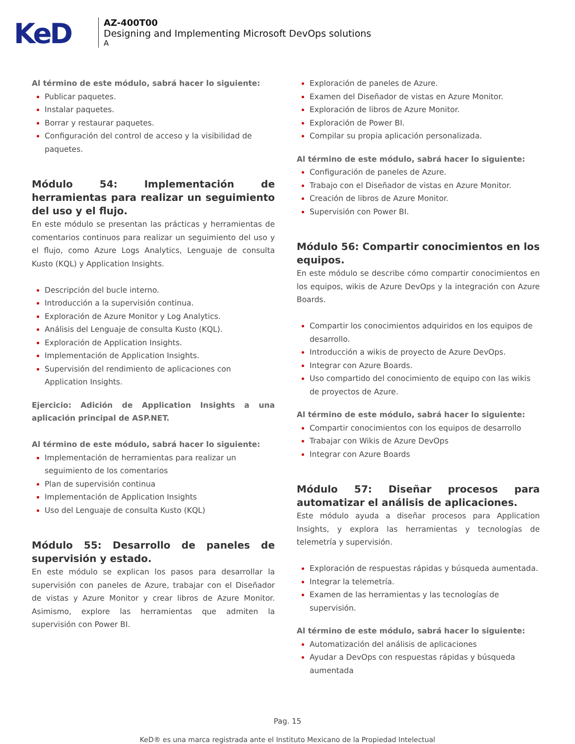KeD
AZ-400T00
Designing and Implementing Microsoft DevOps solutions
A
Al término de este módulo, sabrá hacer lo siguiente:
Publicar paquetes.
Instalar paquetes.
Borrar y restaurar paquetes.
Configuración del control de acceso y la visibilidad de paquetes.
Módulo 54: Implementación de herramientas para realizar un seguimiento del uso y el flujo.
En este módulo se presentan las prácticas y herramientas de comentarios continuos para realizar un seguimiento del uso y el flujo, como Azure Logs Analytics, Lenguaje de consulta Kusto (KQL) y Application Insights.
Descripción del bucle interno.
Introducción a la supervisión continua.
Exploración de Azure Monitor y Log Analytics.
Análisis del Lenguaje de consulta Kusto (KQL).
Exploración de Application Insights.
Implementación de Application Insights.
Supervisión del rendimiento de aplicaciones con Application Insights.
Ejercicio: Adición de Application Insights a una aplicación principal de ASP.NET.
Al término de este módulo, sabrá hacer lo siguiente:
Implementación de herramientas para realizar un seguimiento de los comentarios
Plan de supervisión continua
Implementación de Application Insights
Uso del Lenguaje de consulta Kusto (KQL)
Módulo 55: Desarrollo de paneles de supervisión y estado.
En este módulo se explican los pasos para desarrollar la supervisión con paneles de Azure, trabajar con el Diseñador de vistas y Azure Monitor y crear libros de Azure Monitor. Asimismo, explore las herramientas que admiten la supervisión con Power BI.
Exploración de paneles de Azure.
Examen del Diseñador de vistas en Azure Monitor.
Exploración de libros de Azure Monitor.
Exploración de Power BI.
Compilar su propia aplicación personalizada.
Al término de este módulo, sabrá hacer lo siguiente:
Configuración de paneles de Azure.
Trabajo con el Diseñador de vistas en Azure Monitor.
Creación de libros de Azure Monitor.
Supervisión con Power BI.
Módulo 56: Compartir conocimientos en los equipos.
En este módulo se describe cómo compartir conocimientos en los equipos, wikis de Azure DevOps y la integración con Azure Boards.
Compartir los conocimientos adquiridos en los equipos de desarrollo.
Introducción a wikis de proyecto de Azure DevOps.
Integrar con Azure Boards.
Uso compartido del conocimiento de equipo con las wikis de proyectos de Azure.
Al término de este módulo, sabrá hacer lo siguiente:
Compartir conocimientos con los equipos de desarrollo
Trabajar con Wikis de Azure DevOps
Integrar con Azure Boards
Módulo 57: Diseñar procesos para automatizar el análisis de aplicaciones.
Este módulo ayuda a diseñar procesos para Application Insights, y explora las herramientas y tecnologías de telemetría y supervisión.
Exploración de respuestas rápidas y búsqueda aumentada.
Integrar la telemetría.
Examen de las herramientas y las tecnologías de supervisión.
Al término de este módulo, sabrá hacer lo siguiente:
Automatización del análisis de aplicaciones
Ayudar a DevOps con respuestas rápidas y búsqueda aumentada
Pag. 15
KeD® es una marca registrada ante el Instituto Mexicano de la Propiedad Intelectual